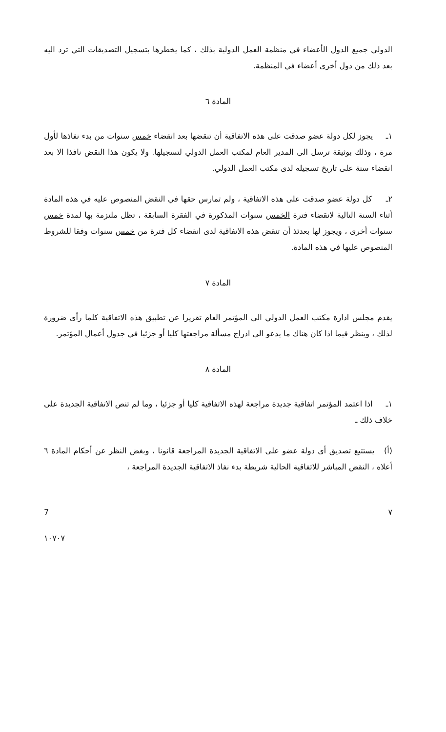الدولي جميع الدول الأعضاء في منظمة العمل الدولية بذلك ، كما يخطرها بتسجيل التصديقات التي ترد اليه بعد ذلك من دول أخرى أعضاء في المنظمة.
المادة ٦
١ـ يجوز لكل دولة عضو صدقت على هذه الاتفاقية أن تنقضها بعد انقضاء خمس سنوات من بدء نفاذها لأول مرة ، وذلك بوثيقة ترسل الى المدير العام لمكتب العمل الدولي لتسجيلها. ولا يكون هذا النقض نافذا الا بعد انقضاء سنة على تاريخ تسجيله لدى مكتب العمل الدولي.
٢ـ كل دولة عضو صدقت على هذه الاتفاقية ، ولم تمارس حقها في النقض المنصوص عليه في هذه المادة أثناء السنة التالية لانقضاء فترة الخمس سنوات المذكورة في الفقرة السابقة ، تظل ملتزمة بها لمدة خمس سنوات أخرى ، ويجوز لها بعدئذ أن تنقض هذه الاتفاقية لدى انقضاء كل فترة من خمس سنوات وفقا للشروط المنصوص عليها في هذه المادة.
المادة ٧
يقدم مجلس ادارة مكتب العمل الدولي الى المؤتمر العام تقريرا عن تطبيق هذه الاتفاقية كلما رأى ضرورة لذلك ، وينظر فيما اذا كان هناك ما يدعو الى ادراج مسألة مراجعتها كليا أو جزئيا في جدول أعمال المؤتمر.
المادة ٨
١ـ اذا اعتمد المؤتمر اتفاقية جديدة مراجعة لهذه الاتفاقية كليا أو جزئيا ، وما لم تنص الاتفاقية الجديدة على خلاف ذلك ـ
(أ) يستتبع تصديق أى دولة عضو على الاتفاقية الجديدة المراجعة قانونا ، وبغض النظر عن أحكام المادة ٦ أعلاه ، النقض المباشر للاتفاقية الحالية شريطة بدء نفاذ الاتفاقية الجديدة المراجعة ،
7 ٧
١٠٧٠٧